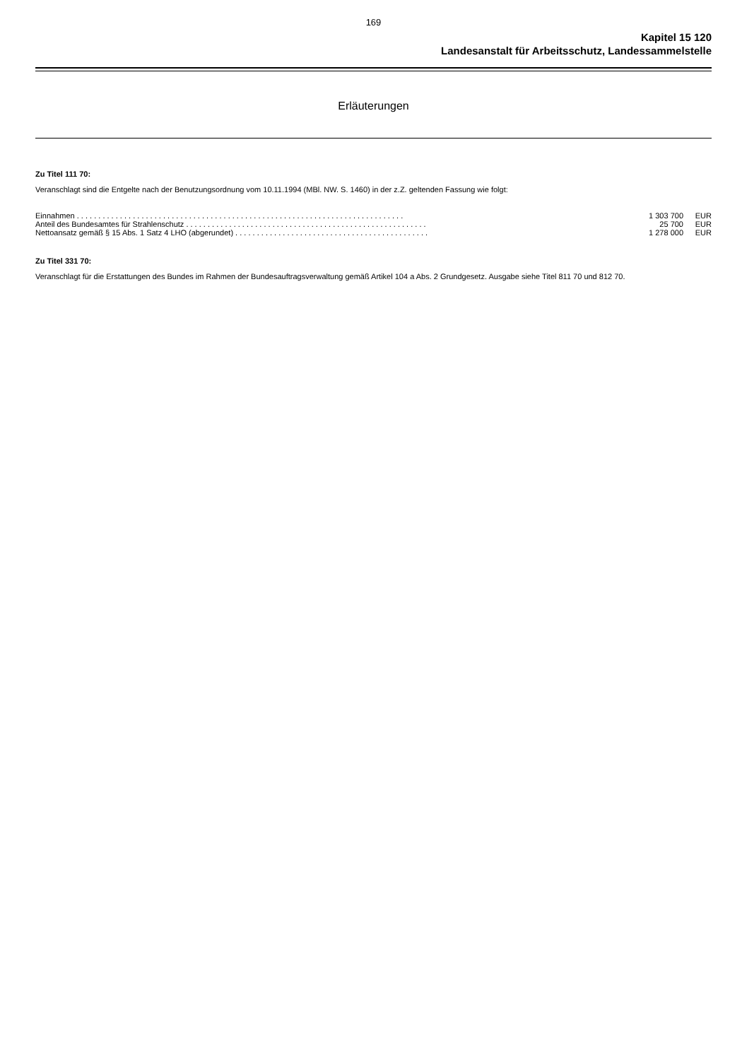169
Kapitel 15 120
Landesanstalt für Arbeitsschutz, Landessammelstelle
Erläuterungen
Zu Titel 111 70:
Veranschlagt sind die Entgelte nach der Benutzungsordnung vom 10.11.1994 (MBl. NW. S. 1460) in der z.Z. geltenden Fassung wie folgt:
| Einnahmen . . . . . . . . . . . . . . . . . . . . . . . . . . . . . . . . . . . . . . . . . . . . . . . . . . . . . . . . . . . . . . . . . . . . . . . . . . . . | 1 303 700 | EUR |
| Anteil des Bundesamtes für Strahlenschutz . . . . . . . . . . . . . . . . . . . . . . . . . . . . . . . . . . . . . . . . . . . . . . . . . . . . . . . . | 25 700 | EUR |
| Nettoansatz gemäß § 15 Abs. 1 Satz 4 LHO (abgerundet) . . . . . . . . . . . . . . . . . . . . . . . . . . . . . . . . . . . . . . . . . . . . . | 1 278 000 | EUR |
Zu Titel 331 70:
Veranschlagt für die Erstattungen des Bundes im Rahmen der Bundesauftragsverwaltung gemäß Artikel 104 a Abs. 2 Grundgesetz. Ausgabe siehe Titel 811 70 und 812 70.